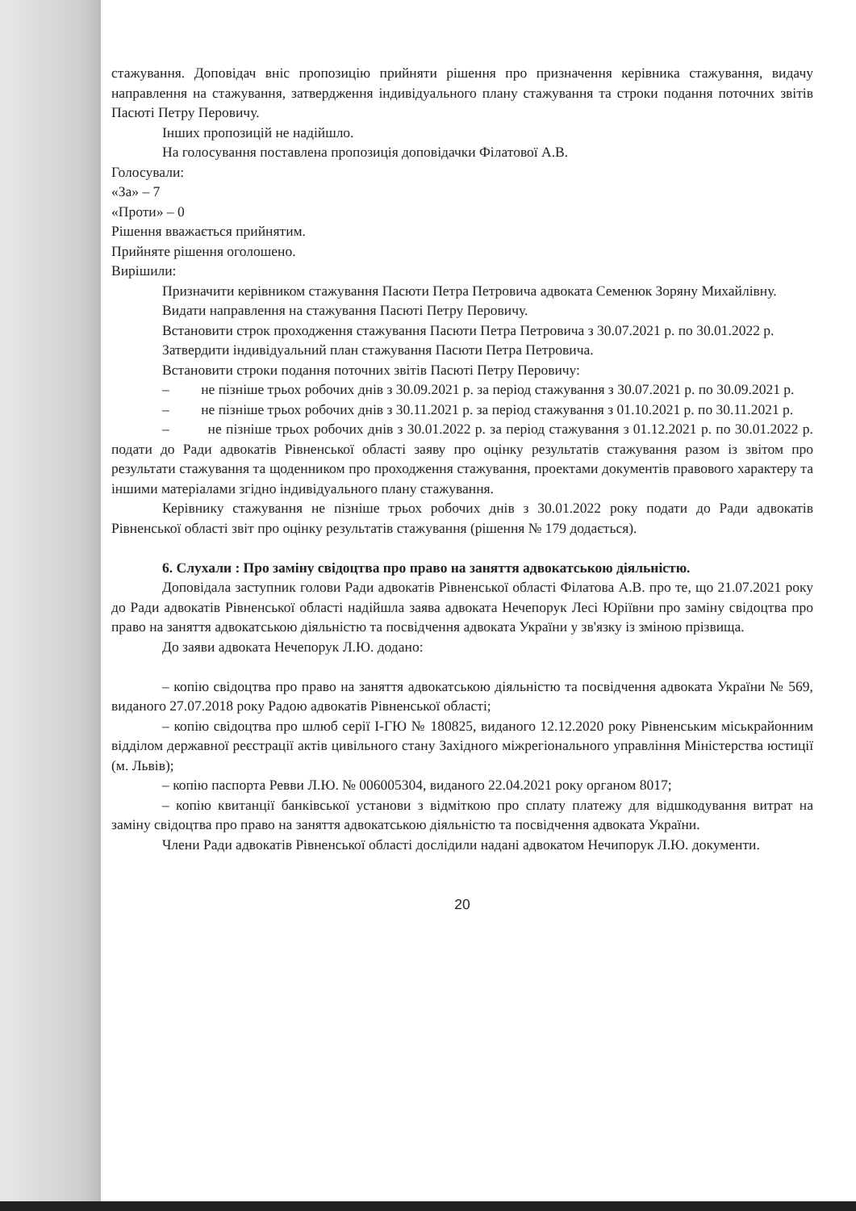стажування. Доповідач вніс пропозицію прийняти рішення про призначення керівника стажування, видачу направлення на стажування, затвердження індивідуального плану стажування та строки подання поточних звітів Пасюті Петру Перовичу.
Інших пропозицій не надійшло.
На голосування поставлена пропозиція доповідачки Філатової А.В.
Голосували:
«За» – 7
«Проти» – 0
Рішення вважається прийнятим.
Прийняте рішення оголошено.
Вирішили:
Призначити керівником стажування Пасюти Петра Петровича адвоката Семенюк Зоряну Михайлівну.
Видати направлення на стажування Пасюті Петру Перовичу.
Встановити строк проходження стажування Пасюти Петра Петровича з 30.07.2021 р. по 30.01.2022 р.
Затвердити індивідуальний план стажування Пасюти Петра Петровича.
Встановити строки подання поточних звітів Пасюті Петру Перовичу:
– не пізніше трьох робочих днів з 30.09.2021 р. за період стажування з 30.07.2021 р. по 30.09.2021 р.
– не пізніше трьох робочих днів з 30.11.2021 р. за період стажування з 01.10.2021 р. по 30.11.2021 р.
– не пізніше трьох робочих днів з 30.01.2022 р. за період стажування з 01.12.2021 р. по 30.01.2022 р. подати до Ради адвокатів Рівненської області заяву про оцінку результатів стажування разом із звітом про результати стажування та щоденником про проходження стажування, проектами документів правового характеру та іншими матеріалами згідно індивідуального плану стажування.
Керівнику стажування не пізніше трьох робочих днів з 30.01.2022 року подати до Ради адвокатів Рівненської області звіт про оцінку результатів стажування (рішення № 179 додається).
6. Слухали : Про заміну свідоцтва про право на заняття адвокатською діяльністю.
Доповідала заступник голови Ради адвокатів Рівненської області Філатова А.В. про те, що 21.07.2021 року до Ради адвокатів Рівненської області надійшла заява адвоката Нечепорук Лесі Юріївни про заміну свідоцтва про право на заняття адвокатською діяльністю та посвідчення адвоката України у зв'язку із зміною прізвища.
До заяви адвоката Нечепорук Л.Ю. додано:
– копію свідоцтва про право на заняття адвокатською діяльністю та посвідчення адвоката України № 569, виданого 27.07.2018 року Радою адвокатів Рівненської області;
– копію свідоцтва про шлюб серії І-ГЮ № 180825, виданого 12.12.2020 року Рівненським міськрайонним відділом державної реєстрації актів цивільного стану Західного міжрегіонального управління Міністерства юстиції (м. Львів);
– копію паспорта Ревви Л.Ю. № 006005304, виданого 22.04.2021 року органом 8017;
– копію квитанції банківської установи з відміткою про сплату платежу для відшкодування витрат на заміну свідоцтва про право на заняття адвокатською діяльністю та посвідчення адвоката України.
Члени Ради адвокатів Рівненської області дослідили надані адвокатом Нечипорук Л.Ю. документи.
20